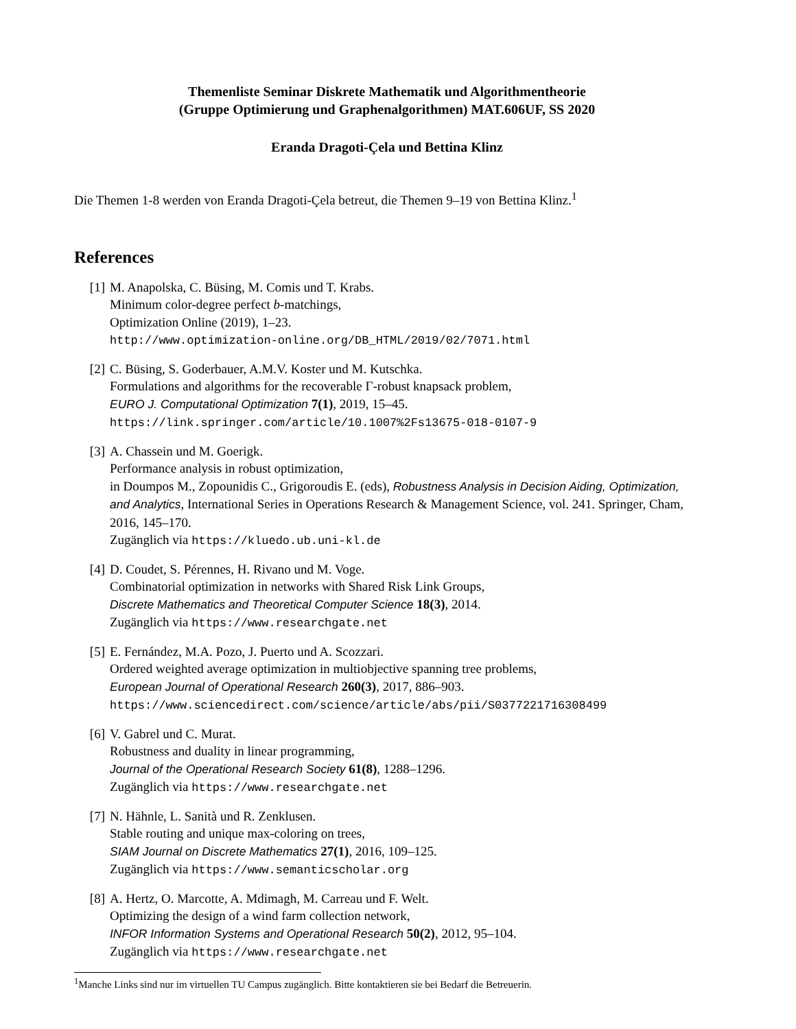Themenliste Seminar Diskrete Mathematik und Algorithmentheorie
(Gruppe Optimierung und Graphenalgorithmen) MAT.606UF, SS 2020
Eranda Dragoti-Çela und Bettina Klinz
Die Themen 1-8 werden von Eranda Dragoti-Çela betreut, die Themen 9–19 von Bettina Klinz.<sup>1</sup>
References
[1] M. Anapolska, C. Büsing, M. Comis und T. Krabs.
Minimum color-degree perfect b-matchings,
Optimization Online (2019), 1–23.
http://www.optimization-online.org/DB_HTML/2019/02/7071.html
[2] C. Büsing, S. Goderbauer, A.M.V. Koster und M. Kutschka.
Formulations and algorithms for the recoverable Γ-robust knapsack problem,
EURO J. Computational Optimization 7(1), 2019, 15–45.
https://link.springer.com/article/10.1007%2Fs13675-018-0107-9
[3] A. Chassein und M. Goerigk.
Performance analysis in robust optimization,
in Doumpos M., Zopounidis C., Grigoroudis E. (eds), Robustness Analysis in Decision Aiding, Optimization, and Analytics, International Series in Operations Research & Management Science, vol. 241. Springer, Cham, 2016, 145–170.
Zugänglich via https://kluedo.ub.uni-kl.de
[4] D. Coudet, S. Pérennes, H. Rivano und M. Voge.
Combinatorial optimization in networks with Shared Risk Link Groups,
Discrete Mathematics and Theoretical Computer Science 18(3), 2014.
Zugänglich via https://www.researchgate.net
[5] E. Fernández, M.A. Pozo, J. Puerto und A. Scozzari.
Ordered weighted average optimization in multiobjective spanning tree problems,
European Journal of Operational Research 260(3), 2017, 886–903.
https://www.sciencedirect.com/science/article/abs/pii/S0377221716308499
[6] V. Gabrel und C. Murat.
Robustness and duality in linear programming,
Journal of the Operational Research Society 61(8), 1288–1296.
Zugänglich via https://www.researchgate.net
[7] N. Hähnle, L. Sanità und R. Zenklusen.
Stable routing and unique max-coloring on trees,
SIAM Journal on Discrete Mathematics 27(1), 2016, 109–125.
Zugänglich via https://www.semanticscholar.org
[8] A. Hertz, O. Marcotte, A. Mdimagh, M. Carreau und F. Welt.
Optimizing the design of a wind farm collection network,
INFOR Information Systems and Operational Research 50(2), 2012, 95–104.
Zugänglich via https://www.researchgate.net
<sup>1</sup> Manche Links sind nur im virtuellen TU Campus zugänglich. Bitte kontaktieren sie bei Bedarf die Betreuerin.